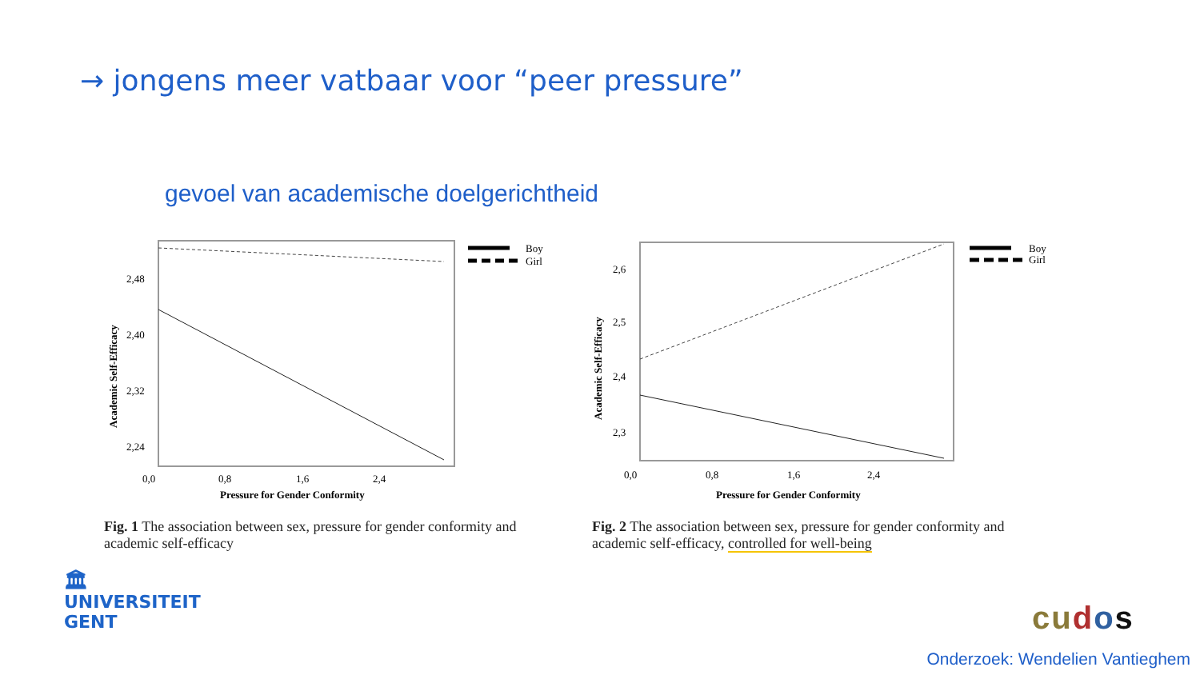→ jongens meer vatbaar voor “peer pressure”
gevoel van academische doelgerichtheid
2,48
2,40
2,32
2,24
0,0
0,8
1,6
2,4
Pressure for Gender Conformity
Academic Self-Efficacy
Boy
Girl
Fig. 1 The association between sex, pressure for gender conformity and academic self-efficacy
2,6
2,5
2,4
2,3
0,0
0,8
1,6
2,4
Pressure for Gender Conformity
Academic Self-Efficacy
Boy
Girl
Fig. 2 The association between sex, pressure for gender conformity and academic self-efficacy, controlled for well-being
🏛
UNIVERSITEIT
GENT
cudos
Onderzoek: Wendelien Vantieghem